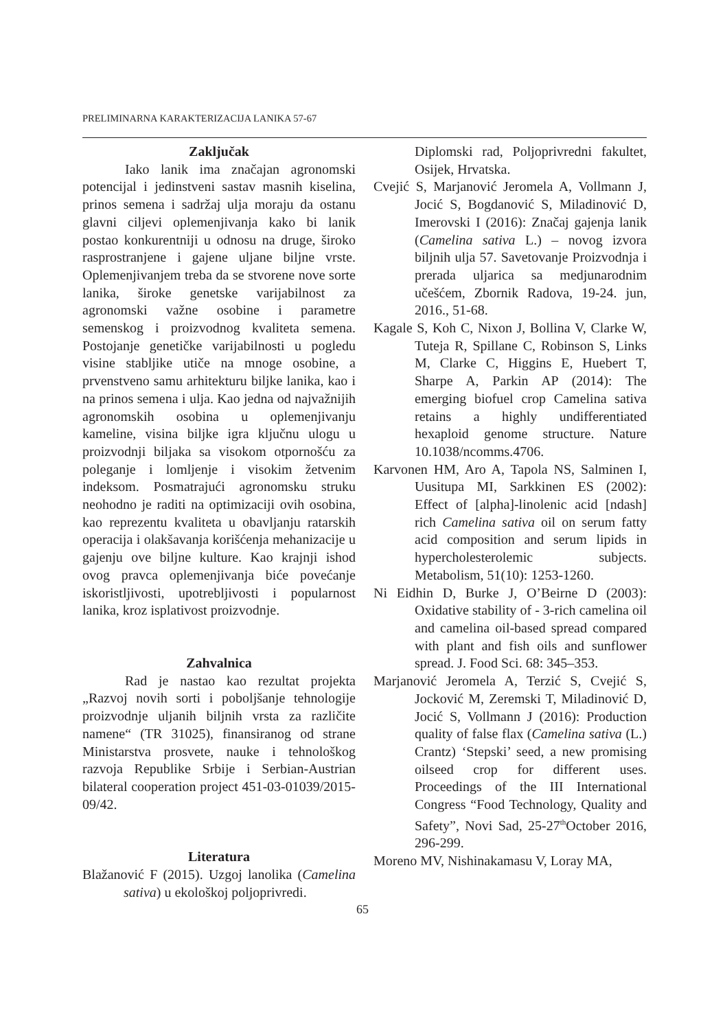PRELIMINARNA KARAKTERIZACIJA LANIKA 57-67
Zaključak
Iako lanik ima značajan agronomski potencijal i jedinstveni sastav masnih kiselina, prinos semena i sadržaj ulja moraju da ostanu glavni ciljevi oplemenjivanja kako bi lanik postao konkurentniji u odnosu na druge, široko rasprostranjene i gajene uljane biljne vrste. Oplemenjivanjem treba da se stvorene nove sorte lanika, široke genetske varijabilnost za agronomski važne osobine i parametre semenskog i proizvodnog kvaliteta semena. Postojanje genetičke varijabilnosti u pogledu visine stabljike utiče na mnoge osobine, a prvenstveno samu arhitekturu biljke lanika, kao i na prinos semena i ulja. Kao jedna od najvažnijih agronomskih osobina u oplemenjivanju kameline, visina biljke igra ključnu ulogu u proizvodnji biljaka sa visokom otpornošću za poleganje i lomljenje i visokim žetvenim indeksom. Posmatrajući agronomsku struku neohodno je raditi na optimizaciji ovih osobina, kao reprezentu kvaliteta u obavljanju ratarskih operacija i olakšavanja korišćenja mehanizacije u gajenju ove biljne kulture. Kao krajnji ishod ovog pravca oplemenjivanja biće povećanje iskoristljivosti, upotrebljivosti i popularnost lanika, kroz isplativost proizvodnje.
Zahvalnica
Rad je nastao kao rezultat projekta „Razvoj novih sorti i poboljšanje tehnologije proizvodnje uljanih biljnih vrsta za različite namene“ (TR 31025), finansiranog od strane Ministarstva prosvete, nauke i tehnološkog razvoja Republike Srbije i Serbian-Austrian bilateral cooperation project 451-03-01039/2015-09/42.
Literatura
Blažanović F (2015). Uzgoj lanolika (Camelina sativa) u ekološkoj poljoprivredi.
Diplomski rad, Poljoprivredni fakultet, Osijek, Hrvatska.
Cvejić S, Marjanović Jeromela A, Vollmann J, Jocić S, Bogdanović S, Miladinović D, Imerovski I (2016): Značaj gajenja lanik (Camelina sativa L.) – novog izvora biljnih ulja 57. Savetovanje Proizvodnja i prerada uljarica sa medjunarodnim učešćem, Zbornik Radova, 19-24. jun, 2016., 51-68.
Kagale S, Koh C, Nixon J, Bollina V, Clarke W, Tuteja R, Spillane C, Robinson S, Links M, Clarke C, Higgins E, Huebert T, Sharpe A, Parkin AP (2014): The emerging biofuel crop Camelina sativa retains a highly undifferentiated hexaploid genome structure. Nature 10.1038/ncomms.4706.
Karvonen HM, Aro A, Tapola NS, Salminen I, Uusitupa MI, Sarkkinen ES (2002): Effect of [alpha]-linolenic acid [ndash] rich Camelina sativa oil on serum fatty acid composition and serum lipids in hypercholesterolemic subjects. Metabolism, 51(10): 1253-1260.
Ni Eidhin D, Burke J, O’Beirne D (2003): Oxidative stability of - 3-rich camelina oil and camelina oil-based spread compared with plant and fish oils and sunflower spread. J. Food Sci. 68: 345–353.
Marjanović Jeromela A, Terzić S, Cvejić S, Jocković M, Zeremski T, Miladinović D, Jocić S, Vollmann J (2016): Production quality of false flax (Camelina sativa (L.) Crantz) ‘Stepski’ seed, a new promising oilseed crop for different uses. Proceedings of the III International Congress “Food Technology, Quality and Safety”, Novi Sad, 25-27<sup>th</sup>October 2016, 296-299.
Moreno MV, Nishinakamasu V, Loray MA,
65